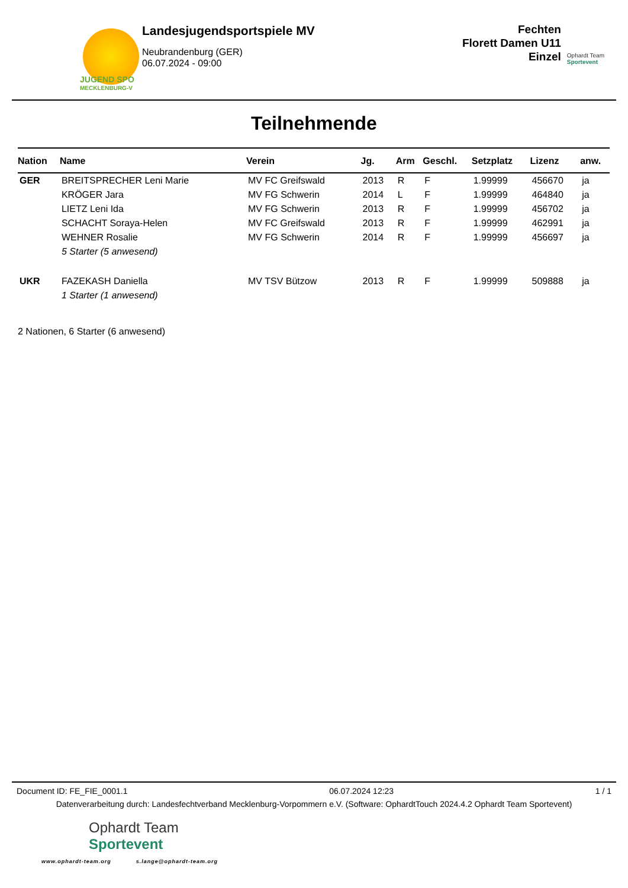JUGEND SPO
MECKLENBURG-V
Landesjugendsportspiele MV
Neubrandenburg (GER)
06.07.2024 - 09:00
Fechten
Florett Damen U11
Einzel
Ophardt Team
Sportevent
Teilnehmende
| Nation | Name | Verein | Jg. | Arm | Geschl. | Setzplatz | Lizenz | anw. |
| --- | --- | --- | --- | --- | --- | --- | --- | --- |
| GER | BREITSPRECHER Leni Marie | MV FC Greifswald | 2013 | R | F | 1.99999 | 456670 | ja |
| | KRÖGER Jara | MV FG Schwerin | 2014 | L | F | 1.99999 | 464840 | ja |
| | LIETZ Leni Ida | MV FG Schwerin | 2013 | R | F | 1.99999 | 456702 | ja |
| | SCHACHT Soraya-Helen | MV FC Greifswald | 2013 | R | F | 1.99999 | 462991 | ja |
| | WEHNER Rosalie | MV FG Schwerin | 2014 | R | F | 1.99999 | 456697 | ja |
| | 5 Starter (5 anwesend) | | | | | | | |
| UKR | FAZEKASH Daniella | MV TSV Bützow | 2013 | R | F | 1.99999 | 509888 | ja |
| | 1 Starter (1 anwesend) | | | | | | | |
2 Nationen, 6 Starter (6 anwesend)
Document ID: FE_FIE_0001.1 06.07.2024 12:23 1 / 1
Datenverarbeitung durch: Landesfechtverband Mecklenburg-Vorpommern e.V. (Software: OphardtTouch 2024.4.2 Ophardt Team Sportevent)
Ophardt Team
Sportevent
www.ophardt-team.org s.lange@ophardt-team.org